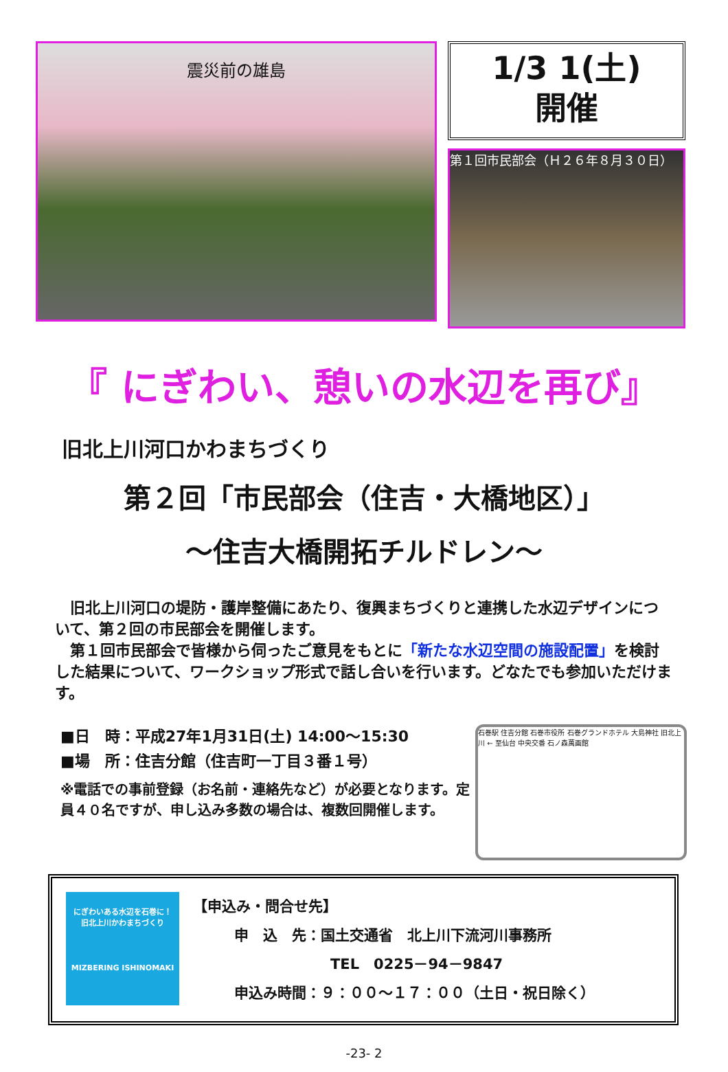震災前の雄島
1/3 1(土)
開催
第１回市民部会（Ｈ２６年８月３０日）
『 にぎわい、憩いの水辺を再び』
旧北上川河口かわまちづくり
第２回「市民部会（住吉・大橋地区）」
～住吉大橋開拓チルドレン～
　旧北上川河口の堤防・護岸整備にあたり、復興まちづくりと連携した水辺デザインについて、第２回の市民部会を開催します。
　第１回市民部会で皆様から伺ったご意見をもとに「新たな水辺空間の施設配置」を検討した結果について、ワークショップ形式で話し合いを行います。どなたでも参加いただけます。
■日　時：平成27年1月31日(土) 14:00～15:30
■場　所：住吉分館（住吉町一丁目３番１号）
※電話での事前登録（お名前・連絡先など）が必要となります。定員４０名ですが、申し込み多数の場合は、複数回開催します。
石巻駅 住吉分館 石巻市役所 石巻グランドホテル 大島神社 旧北上川 ← 至仙台 中央交番 石ノ森萬画館
にぎわいある水辺を石巻に！
旧北上川かわまちづくり
MIZBERING ISHINOMAKI
【申込み・問合せ先】
申　込　先：国土交通省　北上川下流河川事務所
TEL　0225－94－9847
申込み時間：９：００～１７：００（土日・祝日除く）
-23- 2